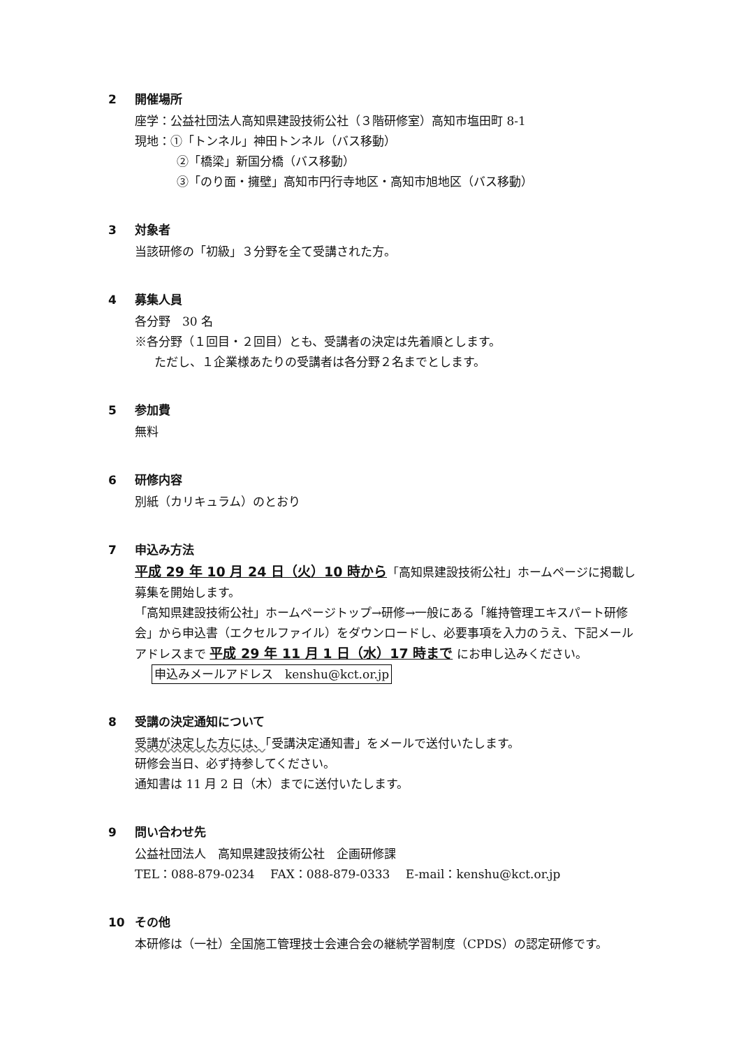2 開催場所
座学：公益社団法人高知県建設技術公社（３階研修室）高知市塩田町 8-1
現地：①「トンネル」神田トンネル（バス移動）
②「橋梁」新国分橋（バス移動）
③「のり面・擁壁」高知市円行寺地区・高知市旭地区（バス移動）
3 対象者
当該研修の「初級」３分野を全て受講された方。
4 募集人員
各分野　30 名
※各分野（１回目・２回目）とも、受講者の決定は先着順とします。
ただし、１企業様あたりの受講者は各分野２名までとします。
5 参加費
無料
6 研修内容
別紙（カリキュラム）のとおり
7 申込み方法
平成 29 年 10 月 24 日（火）10 時から「高知県建設技術公社」ホームページに掲載し募集を開始します。
「高知県建設技術公社」ホームページトップ→研修→一般にある「維持管理エキスパート研修会」から申込書（エクセルファイル）をダウンロードし、必要事項を入力のうえ、下記メールアドレスまで 平成 29 年 11 月 1 日（水）17 時まで にお申し込みください。
申込みメールアドレス　kenshu@kct.or.jp
8 受講の決定通知について
受講が決定した方には、「受講決定通知書」をメールで送付いたします。
研修会当日、必ず持参してください。
通知書は 11 月 2 日（木）までに送付いたします。
9 問い合わせ先
公益社団法人　高知県建設技術公社　企画研修課
TEL：088-879-0234　 FAX：088-879-0333　 E-mail：kenshu@kct.or.jp
10 その他
本研修は（一社）全国施工管理技士会連合会の継続学習制度（CPDS）の認定研修です。